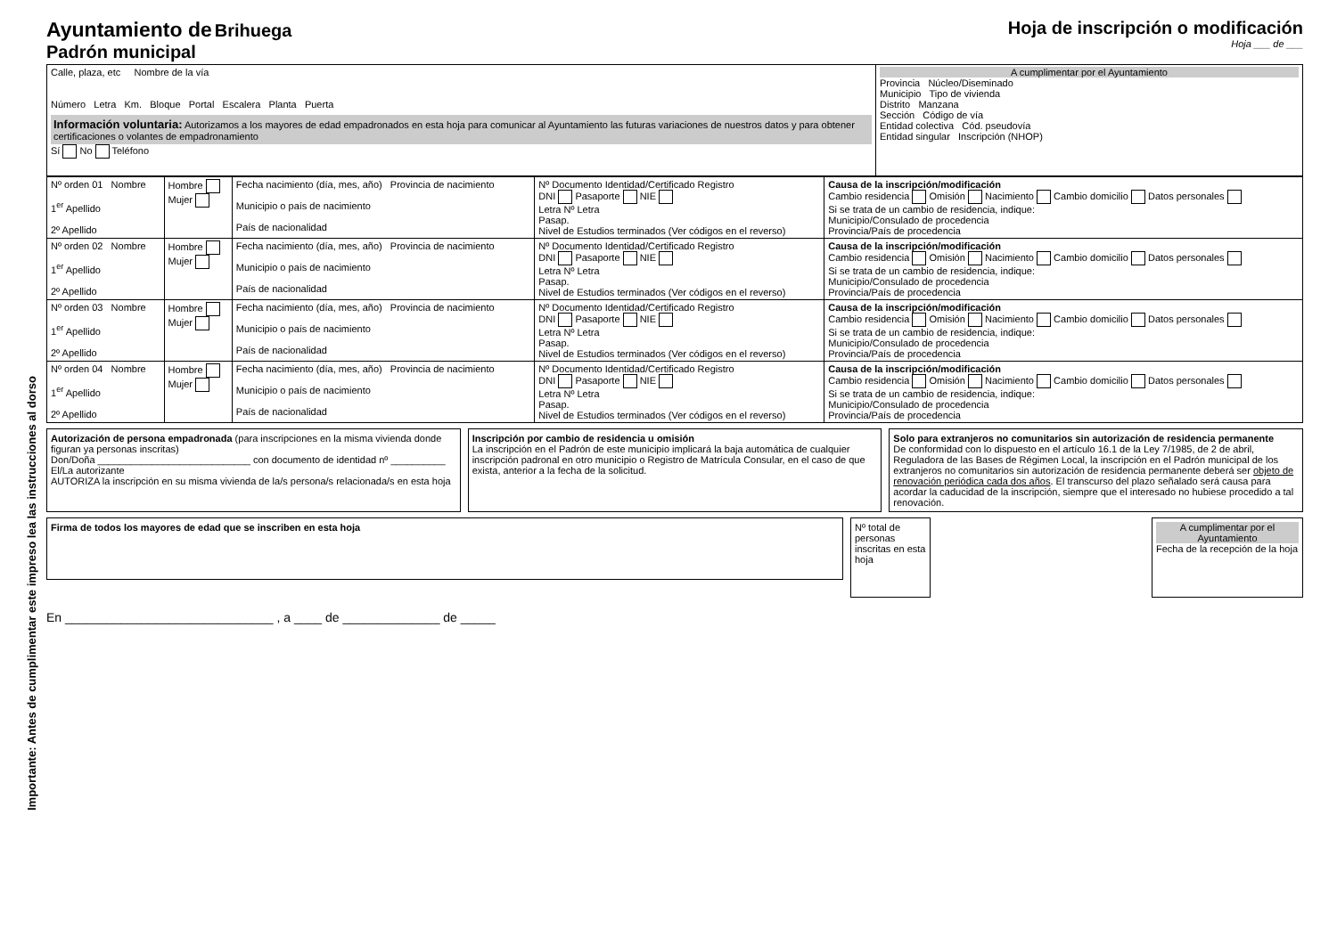Importante: Antes de cumplimentar este impreso lea las instrucciones al dorso
Ayuntamiento de Brihuega
Padrón municipal
Hoja de inscripción o modificación
Hoja ___ de ___
| Calle, plaza, etc Nombre de la vía Número Letra Km. Bloque Portal Escalera Planta Puerta Información voluntaria: Autorizamos a los mayores de edad empadronados en esta hoja para comunicar al Ayuntamiento las futuras variaciones de nuestros datos y para obtener certificaciones o volantes de empadronamiento Sí No Teléfono | A cumplimentar por el Ayuntamiento Provincia Núcleo/Diseminado Municipio Tipo de vivienda Distrito Manzana Sección Código de vía Entidad colectiva Cód. pseudovía Entidad singular Inscripción (NHOP) |
| Nº orden 01 Nombre 1<sup>er</sup> Apellido 2º Apellido | Hombre Mujer | Fecha nacimiento (día, mes, año) Provincia de nacimiento Municipio o país de nacimiento País de nacionalidad | Nº Documento Identidad/Certificado Registro DNI Pasaporte NIE Letra Nº Letra Pasap. Nivel de Estudios terminados (Ver códigos en el reverso) | Causa de la inscripción/modificación Cambio residencia Omisión Nacimiento Cambio domicilio Datos personales Si se trata de un cambio de residencia, indique: Municipio/Consulado de procedencia Provincia/País de procedencia |
| Nº orden 02 Nombre 1<sup>er</sup> Apellido 2º Apellido | Hombre Mujer | Fecha nacimiento (día, mes, año) Provincia de nacimiento Municipio o país de nacimiento País de nacionalidad | Nº Documento Identidad/Certificado Registro DNI Pasaporte NIE Letra Nº Letra Pasap. Nivel de Estudios terminados (Ver códigos en el reverso) | Causa de la inscripción/modificación Cambio residencia Omisión Nacimiento Cambio domicilio Datos personales Si se trata de un cambio de residencia, indique: Municipio/Consulado de procedencia Provincia/País de procedencia |
| Nº orden 03 Nombre 1<sup>er</sup> Apellido 2º Apellido | Hombre Mujer | Fecha nacimiento (día, mes, año) Provincia de nacimiento Municipio o país de nacimiento País de nacionalidad | Nº Documento Identidad/Certificado Registro DNI Pasaporte NIE Letra Nº Letra Pasap. Nivel de Estudios terminados (Ver códigos en el reverso) | Causa de la inscripción/modificación Cambio residencia Omisión Nacimiento Cambio domicilio Datos personales Si se trata de un cambio de residencia, indique: Municipio/Consulado de procedencia Provincia/País de procedencia |
| Nº orden 04 Nombre 1<sup>er</sup> Apellido 2º Apellido | Hombre Mujer | Fecha nacimiento (día, mes, año) Provincia de nacimiento Municipio o país de nacimiento País de nacionalidad | Nº Documento Identidad/Certificado Registro DNI Pasaporte NIE Letra Nº Letra Pasap. Nivel de Estudios terminados (Ver códigos en el reverso) | Causa de la inscripción/modificación Cambio residencia Omisión Nacimiento Cambio domicilio Datos personales Si se trata de un cambio de residencia, indique: Municipio/Consulado de procedencia Provincia/País de procedencia |
Autorización de persona empadronada (para inscripciones en la misma vivienda donde figuran ya personas inscritas)
Don/Doña ____________________________ con documento de identidad nº __________ El/La autorizante
AUTORIZA la inscripción en su misma vivienda de la/s persona/s relacionada/s en esta hoja
Inscripción por cambio de residencia u omisión
La inscripción en el Padrón de este municipio implicará la baja automática de cualquier inscripción padronal en otro municipio o Registro de Matrícula Consular, en el caso de que exista, anterior a la fecha de la solicitud.
Solo para extranjeros no comunitarios sin autorización de residencia permanente
De conformidad con lo dispuesto en el artículo 16.1 de la Ley 7/1985, de 2 de abril, Reguladora de las Bases de Régimen Local, la inscripción en el Padrón municipal de los extranjeros no comunitarios sin autorización de residencia permanente deberá ser objeto de renovación periódica cada dos años. El transcurso del plazo señalado será causa para acordar la caducidad de la inscripción, siempre que el interesado no hubiese procedido a tal renovación.
Firma de todos los mayores de edad que se inscriben en esta hoja
Nº total de personas inscritas en esta hoja
A cumplimentar por el Ayuntamiento
Fecha de la recepción de la hoja
En ______________________________ , a ____ de ______________ de _____